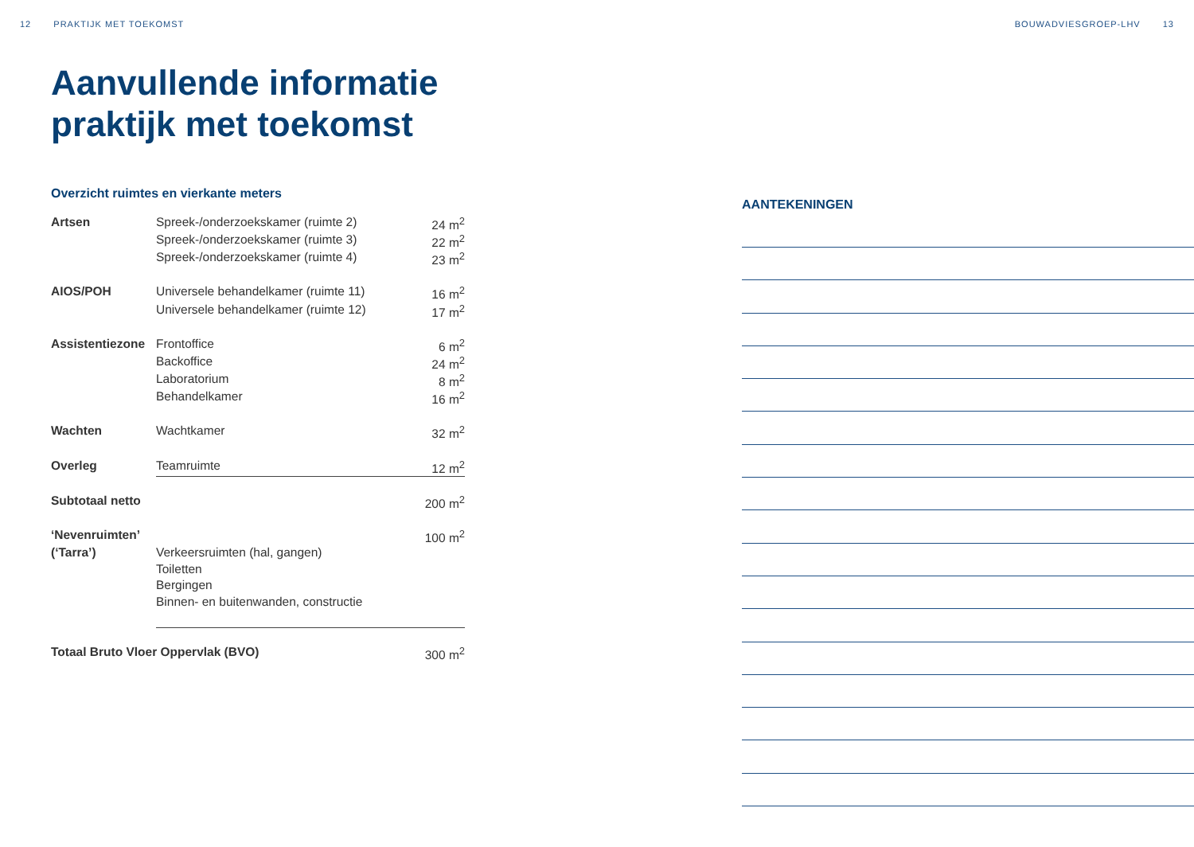12 PRAKTIJK MET TOEKOMST BOUWADVIESGROEP-LHV 13
Aanvullende informatie
praktijk met toekomst
Overzicht ruimtes en vierkante meters
| Artsen | Spreek-/onderzoekskamer (ruimte 2) | 24 m<sup>2</sup> |
| | Spreek-/onderzoekskamer (ruimte 3) | 22 m<sup>2</sup> |
| | Spreek-/onderzoekskamer (ruimte 4) | 23 m<sup>2</sup> |
| AIOS/POH | Universele behandelkamer (ruimte 11) | 16 m<sup>2</sup> |
| | Universele behandelkamer (ruimte 12) | 17 m<sup>2</sup> |
| Assistentiezone | Frontoffice | 6 m<sup>2</sup> |
| | Backoffice | 24 m<sup>2</sup> |
| | Laboratorium | 8 m<sup>2</sup> |
| | Behandelkamer | 16 m<sup>2</sup> |
| Wachten | Wachtkamer | 32 m<sup>2</sup> |
| Overleg | Teamruimte | 12 m<sup>2</sup> |
| Subtotaal netto | | 200 m<sup>2</sup> |
| ‘Nevenruimten’ | | 100 m<sup>2</sup> |
| (‘Tarra’) | Verkeersruimten (hal, gangen) | |
| | Toiletten | |
| | Bergingen | |
| | Binnen- en buitenwanden, constructie | |
| Totaal Bruto Vloer Oppervlak (BVO) | | 300 m<sup>2</sup> |
AANTEKENINGEN